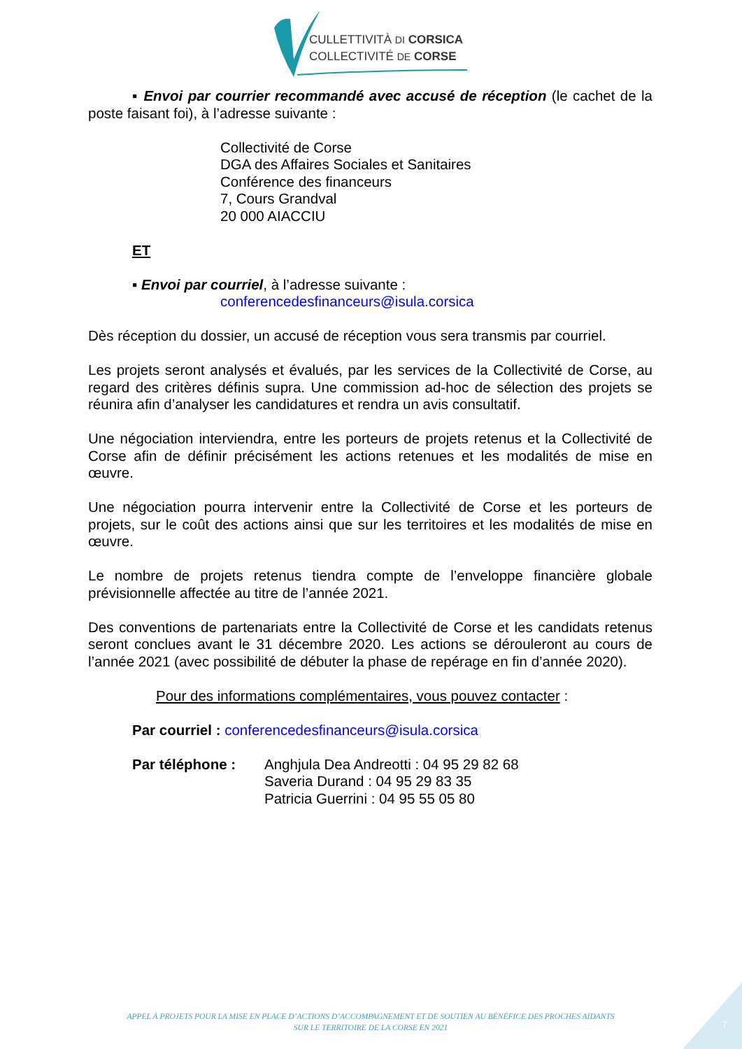CULLETTIVITÀ DI CORSICA
COLLECTIVITÉ DE CORSE
▪ Envoi par courrier recommandé avec accusé de réception (le cachet de la poste faisant foi), à l’adresse suivante :
Collectivité de Corse
DGA des Affaires Sociales et Sanitaires
Conférence des financeurs
7, Cours Grandval
20 000 AIACCIU
ET
▪ Envoi par courriel, à l’adresse suivante :
conferencedesfinanceurs@isula.corsica
Dès réception du dossier, un accusé de réception vous sera transmis par courriel.
Les projets seront analysés et évalués, par les services de la Collectivité de Corse, au regard des critères définis supra. Une commission ad-hoc de sélection des projets se réunira afin d’analyser les candidatures et rendra un avis consultatif.
Une négociation interviendra, entre les porteurs de projets retenus et la Collectivité de Corse afin de définir précisément les actions retenues et les modalités de mise en œuvre.
Une négociation pourra intervenir entre la Collectivité de Corse et les porteurs de projets, sur le coût des actions ainsi que sur les territoires et les modalités de mise en œuvre.
Le nombre de projets retenus tiendra compte de l’enveloppe financière globale prévisionnelle affectée au titre de l’année 2021.
Des conventions de partenariats entre la Collectivité de Corse et les candidats retenus seront conclues avant le 31 décembre 2020. Les actions se dérouleront au cours de l’année 2021 (avec possibilité de débuter la phase de repérage en fin d’année 2020).
Pour des informations complémentaires, vous pouvez contacter :
Par courriel : conferencedesfinanceurs@isula.corsica
Par téléphone : Anghjula Dea Andreotti : 04 95 29 82 68
Saveria Durand : 04 95 29 83 35
Patricia Guerrini : 04 95 55 05 80
APPEL À PROJETS POUR LA MISE EN PLACE D’ACTIONS D’ACCOMPAGNEMENT ET DE SOUTIEN AU BÉNÉFICE DES PROCHES AIDANTS
SUR LE TERRITOIRE DE LA CORSE EN 2021
7